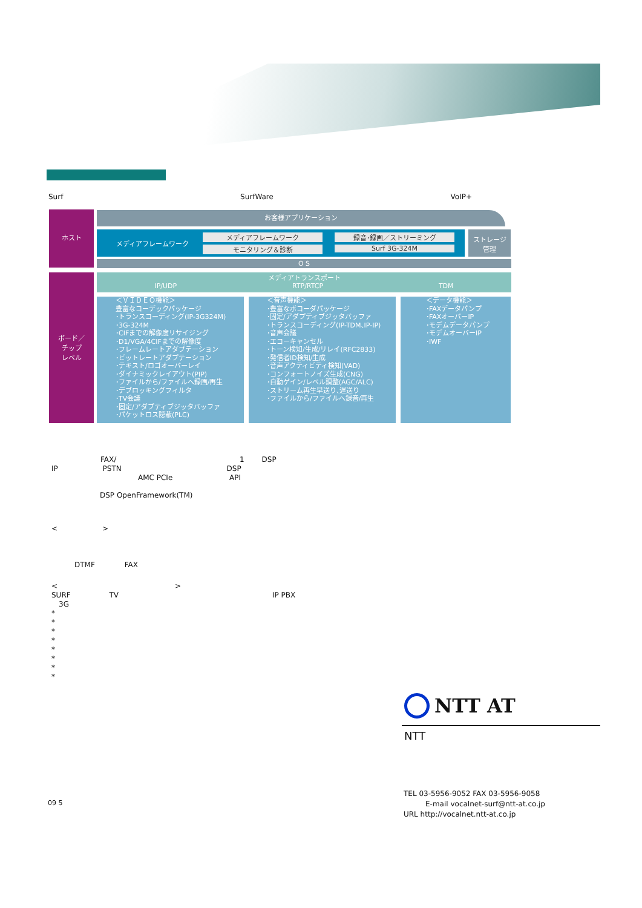Surf SurfWare VoIP+
ホスト お客様アプリケーション
メディアフレームワーク
メディアフレームワーク
モニタリング＆診断
録音･録画／ストリーミング
Surf 3G-324M
ストレージ
管理
O S
ボード／
チップ
レベル
メディアトランスポート
IP/UDP RTP/RTCP TDM
＜ＶＩＤＥＯ機能＞
豊富なコーデックパッケージ
･トランスコーディング(IP-3G324M)
･3G-324M
･CIFまでの解像度リサイジング
･D1/VGA/4CIFまでの解像度
･フレームレートアダプテーション
･ビットレートアダプテーション
･テキスト/ロゴオーバーレイ
･ダイナミックレイアウト(PIP)
･ファイルから/ファイルへ録画/再生
･デブロッキングフィルタ
･TV会議
･固定/アダプティブジッタバッファ
･パケットロス隠蔽(PLC)
＜音声機能＞
･豊富なボコーダパッケージ
･固定/アダプティブジッタバッファ
･トランスコーディング(IP-TDM､IP-IP)
･音声会議
･エコーキャンセル
･トーン検知/生成/リレイ(RFC2833)
･発信者ID検知/生成
･音声アクティビティ検知(VAD)
･コンフォートノイズ生成(CNG)
･自動ゲイン/レベル調整(AGC/ALC)
･ストリーム再生早送り､遅送り
･ファイルから/ファイルへ録音/再生
＜データ機能＞
･FAXデータパンプ
･FAXオーバーIP
･モデムデータパンプ
･モデムオーバーIP
･IWF
FAX/ 1 DSP
IP PSTN DSP
AMC PCIe API
DSP OpenFramework(TM)
< >
DTMF FAX
< >
SURF TV IP PBX
3G
*
*
*
*
*
*
*
*
NTT AT
NTT
09 5
TEL 03-5956-9052 FAX 03-5956-9058
E-mail vocalnet-surf@ntt-at.co.jp
URL http://vocalnet.ntt-at.co.jp